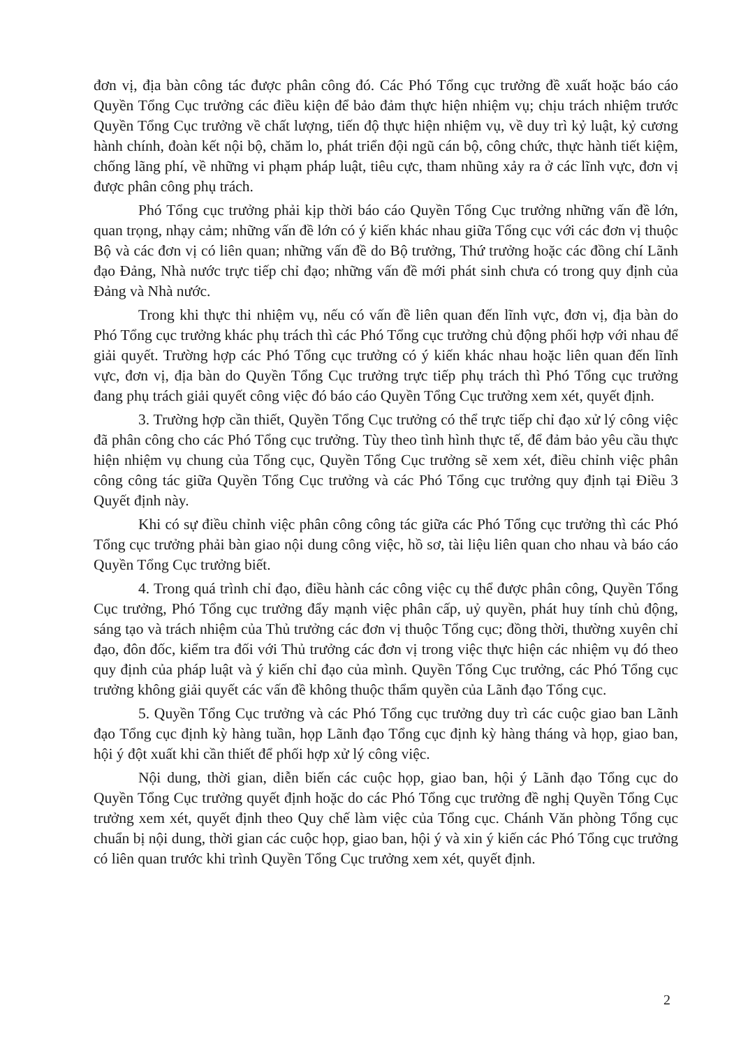đơn vị, địa bàn công tác được phân công đó. Các Phó Tổng cục trưởng đề xuất hoặc báo cáo Quyền Tổng Cục trưởng các điều kiện để bảo đảm thực hiện nhiệm vụ; chịu trách nhiệm trước Quyền Tổng Cục trưởng về chất lượng, tiến độ thực hiện nhiệm vụ, về duy trì kỷ luật, kỷ cương hành chính, đoàn kết nội bộ, chăm lo, phát triển đội ngũ cán bộ, công chức, thực hành tiết kiệm, chống lãng phí, về những vi phạm pháp luật, tiêu cực, tham nhũng xảy ra ở các lĩnh vực, đơn vị được phân công phụ trách.
Phó Tổng cục trưởng phải kịp thời báo cáo Quyền Tổng Cục trưởng những vấn đề lớn, quan trọng, nhạy cảm; những vấn đề lớn có ý kiến khác nhau giữa Tổng cục với các đơn vị thuộc Bộ và các đơn vị có liên quan; những vấn đề do Bộ trưởng, Thứ trưởng hoặc các đồng chí Lãnh đạo Đảng, Nhà nước trực tiếp chỉ đạo; những vấn đề mới phát sinh chưa có trong quy định của Đảng và Nhà nước.
Trong khi thực thi nhiệm vụ, nếu có vấn đề liên quan đến lĩnh vực, đơn vị, địa bàn do Phó Tổng cục trưởng khác phụ trách thì các Phó Tổng cục trưởng chủ động phối hợp với nhau để giải quyết. Trường hợp các Phó Tổng cục trưởng có ý kiến khác nhau hoặc liên quan đến lĩnh vực, đơn vị, địa bàn do Quyền Tổng Cục trưởng trực tiếp phụ trách thì Phó Tổng cục trưởng đang phụ trách giải quyết công việc đó báo cáo Quyền Tổng Cục trưởng xem xét, quyết định.
3. Trường hợp cần thiết, Quyền Tổng Cục trưởng có thể trực tiếp chỉ đạo xử lý công việc đã phân công cho các Phó Tổng cục trưởng. Tùy theo tình hình thực tế, để đảm bảo yêu cầu thực hiện nhiệm vụ chung của Tổng cục, Quyền Tổng Cục trưởng sẽ xem xét, điều chỉnh việc phân công công tác giữa Quyền Tổng Cục trưởng và các Phó Tổng cục trưởng quy định tại Điều 3 Quyết định này.
Khi có sự điều chỉnh việc phân công công tác giữa các Phó Tổng cục trưởng thì các Phó Tổng cục trưởng phải bàn giao nội dung công việc, hồ sơ, tài liệu liên quan cho nhau và báo cáo Quyền Tổng Cục trưởng biết.
4. Trong quá trình chỉ đạo, điều hành các công việc cụ thể được phân công, Quyền Tổng Cục trưởng, Phó Tổng cục trưởng đẩy mạnh việc phân cấp, uỷ quyền, phát huy tính chủ động, sáng tạo và trách nhiệm của Thủ trưởng các đơn vị thuộc Tổng cục; đồng thời, thường xuyên chỉ đạo, đôn đốc, kiểm tra đối với Thủ trưởng các đơn vị trong việc thực hiện các nhiệm vụ đó theo quy định của pháp luật và ý kiến chỉ đạo của mình. Quyền Tổng Cục trưởng, các Phó Tổng cục trưởng không giải quyết các vấn đề không thuộc thẩm quyền của Lãnh đạo Tổng cục.
5. Quyền Tổng Cục trưởng và các Phó Tổng cục trưởng duy trì các cuộc giao ban Lãnh đạo Tổng cục định kỳ hàng tuần, họp Lãnh đạo Tổng cục định kỳ hàng tháng và họp, giao ban, hội ý đột xuất khi cần thiết để phối hợp xử lý công việc.
Nội dung, thời gian, diễn biến các cuộc họp, giao ban, hội ý Lãnh đạo Tổng cục do Quyền Tổng Cục trưởng quyết định hoặc do các Phó Tổng cục trưởng đề nghị Quyền Tổng Cục trưởng xem xét, quyết định theo Quy chế làm việc của Tổng cục. Chánh Văn phòng Tổng cục chuẩn bị nội dung, thời gian các cuộc họp, giao ban, hội ý và xin ý kiến các Phó Tổng cục trưởng có liên quan trước khi trình Quyền Tổng Cục trưởng xem xét, quyết định.
2